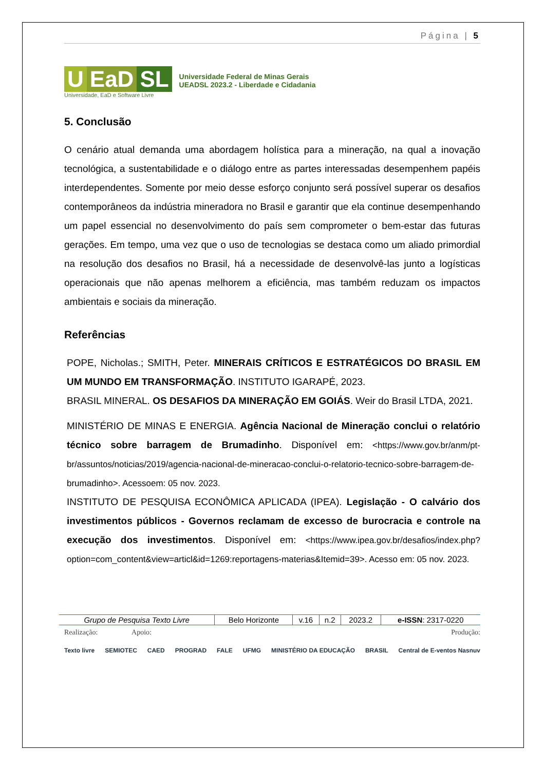Página | 5
U EaD SL
Universidade, EaD e Software Livre
Universidade Federal de Minas Gerais
UEADSL 2023.2 - Liberdade e Cidadania
5. Conclusão
O cenário atual demanda uma abordagem holística para a mineração, na qual a inovação tecnológica, a sustentabilidade e o diálogo entre as partes interessadas desempenhem papéis interdependentes. Somente por meio desse esforço conjunto será possível superar os desafios contemporâneos da indústria mineradora no Brasil e garantir que ela continue desempenhando um papel essencial no desenvolvimento do país sem comprometer o bem-estar das futuras gerações. Em tempo, uma vez que o uso de tecnologias se destaca como um aliado primordial na resolução dos desafios no Brasil, há a necessidade de desenvolvê-las junto a logísticas operacionais que não apenas melhorem a eficiência, mas também reduzam os impactos ambientais e sociais da mineração.
Referências
POPE, Nicholas.; SMITH, Peter. MINERAIS CRÍTICOS E ESTRATÉGICOS DO BRASIL EM UM MUNDO EM TRANSFORMAÇÃO. INSTITUTO IGARAPÉ, 2023.
BRASIL MINERAL. OS DESAFIOS DA MINERAÇÃO EM GOIÁS. Weir do Brasil LTDA, 2021.
MINISTÉRIO DE MINAS E ENERGIA. Agência Nacional de Mineração conclui o relatório técnico sobre barragem de Brumadinho. Disponível em: <https://www.gov.br/anm/pt-br/assuntos/noticias/2019/agencia-nacional-de-mineracao-conclui-o-relatorio-tecnico-sobre-barragem-de-brumadinho>. Acessoem: 05 nov. 2023.
INSTITUTO DE PESQUISA ECONÔMICA APLICADA (IPEA). Legislação - O calvário dos investimentos públicos - Governos reclamam de excesso de burocracia e controle na execução dos investimentos. Disponível em: <https://www.ipea.gov.br/desafios/index.php?option=com_content&view=articl&id=1269:reportagens-materias&Itemid=39>. Acesso em: 05 nov. 2023.
| Grupo de Pesquisa Texto Livre | Belo Horizonte | v.16 | n.2 | 2023.2 | e-ISSN : 2317-0220 |
Realização: Apoio: Produção:
Texto livre SEMIOTEC CAED PROGRAD FALE UFMG MINISTÉRIO DA EDUCAÇÃO BRASIL Central de E-ventos Nasnuv